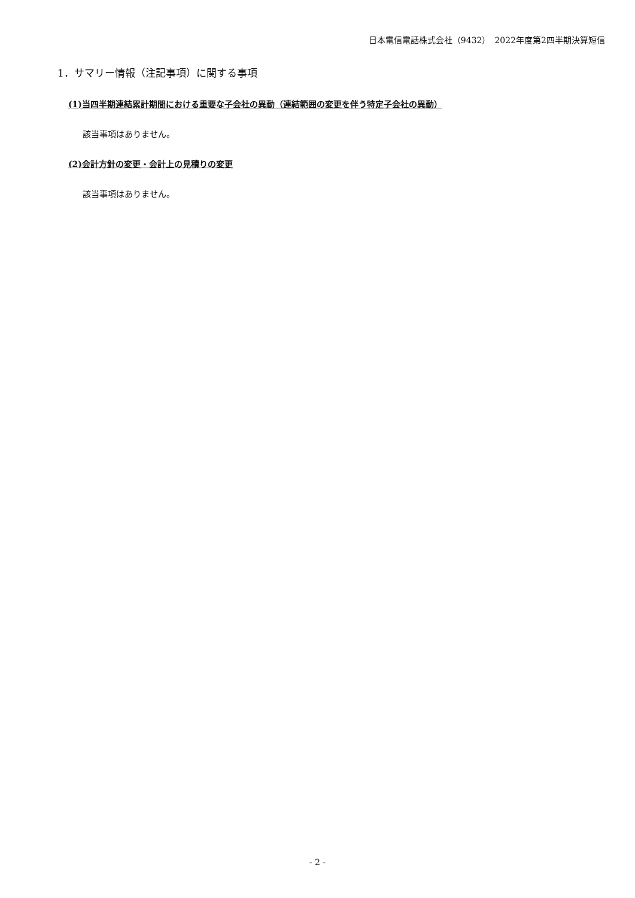日本電信電話株式会社（9432）　2022年度第2四半期決算短信
1．サマリー情報（注記事項）に関する事項
(1)当四半期連結累計期間における重要な子会社の異動（連結範囲の変更を伴う特定子会社の異動）
該当事項はありません。
(2)会計方針の変更・会計上の見積りの変更
該当事項はありません。
- 2 -